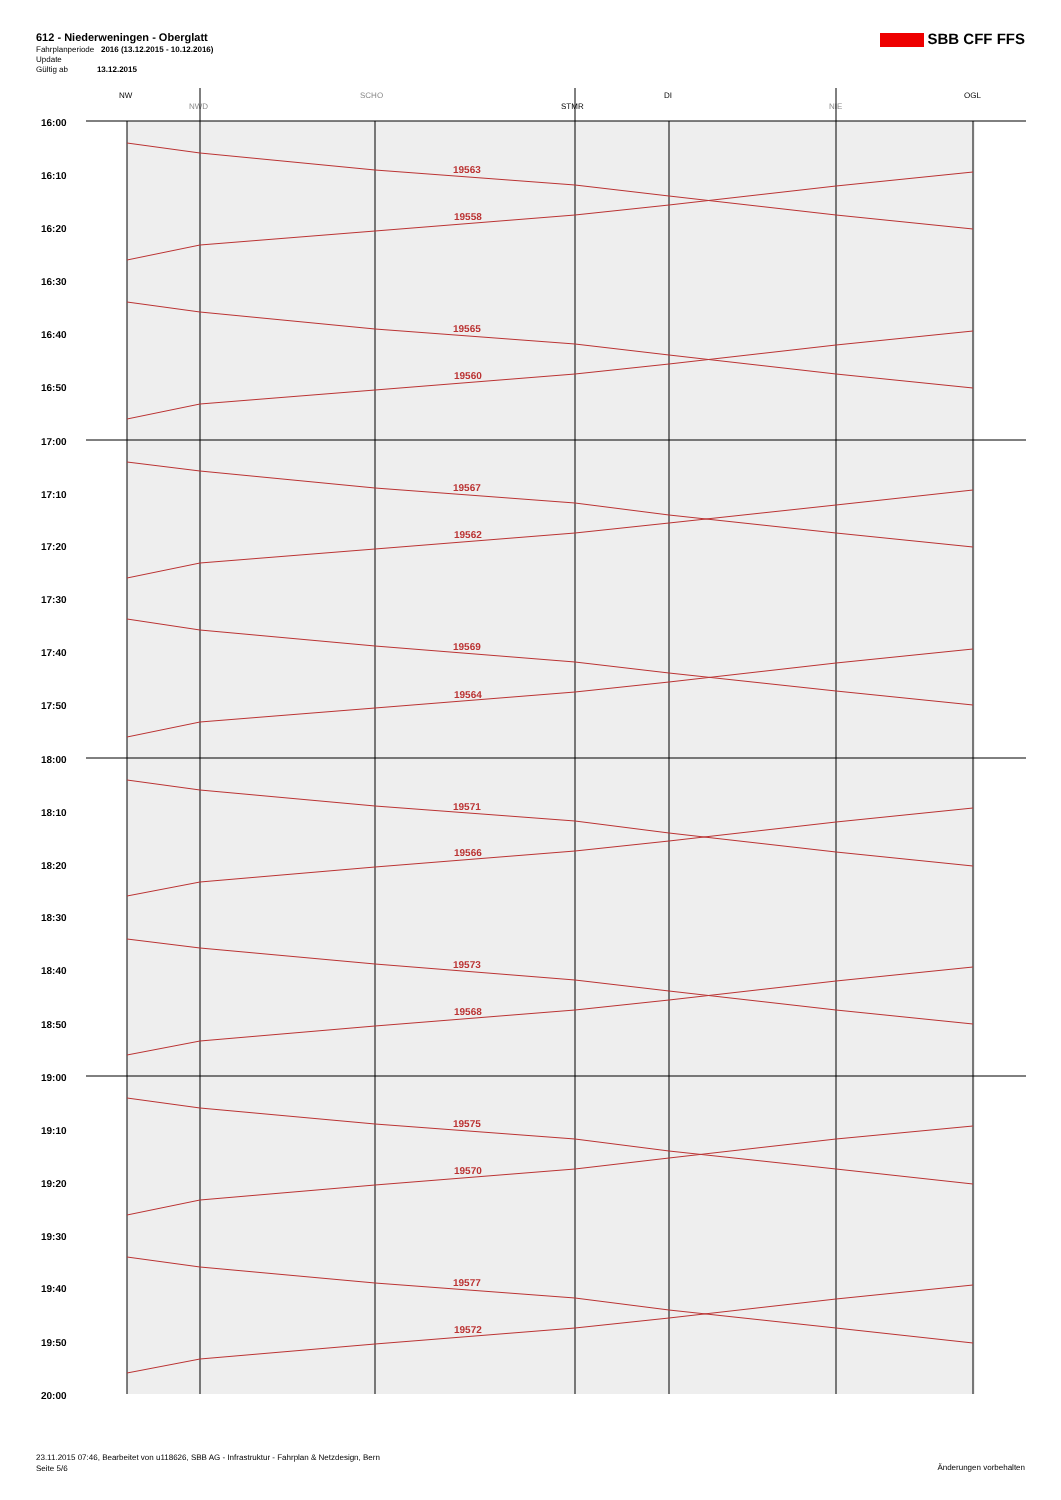612 - Niederweningen - Oberglatt
Fahrplanperiode 2016 (13.12.2015 - 10.12.2016)
Update
Gültig ab 13.12.2015
SBB CFF FFS
NW
NWD
SCHO
STMR
DI
NIE
OGL
16:00
16:10
16:20
16:30
16:40
16:50
17:00
17:10
17:20
17:30
17:40
17:50
18:00
18:10
18:20
18:30
18:40
18:50
19:00
19:10
19:20
19:30
19:40
19:50
20:00
19563
19558
19565
19560
19567
19562
19569
19564
19571
19566
19573
19568
19575
19570
19577
19572
23.11.2015 07:46, Bearbeitet von u118626, SBB AG - Infrastruktur - Fahrplan & Netzdesign, Bern
Seite 5/6
Änderungen vorbehalten